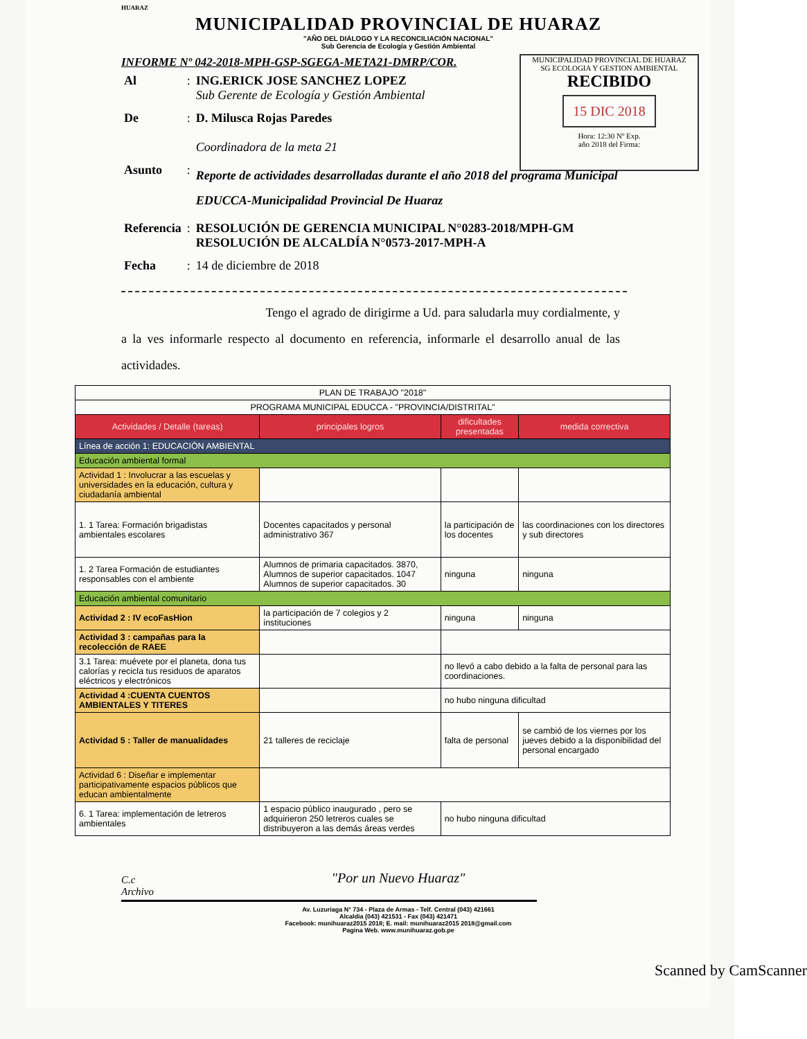HUARAZ
MUNICIPALIDAD PROVINCIAL DE HUARAZ
"AÑO DEL DIÁLOGO Y LA RECONCILIACIÓN NACIONAL"
Sub Gerencia de Ecología y Gestión Ambiental
MUNICIPALIDAD PROVINCIAL DE HUARAZ
SG ECOLOGIA Y GESTION AMBIENTAL
RECIBIDO
15 DIC 2018
Hora: 12:30 Nº Exp.
año 2018 del Firma:
INFORME Nº 042-2018-MPH-GSP-SGEGA-META21-DMRP/COR.
| Al | : | ING.ERICK JOSE SANCHEZ LOPEZ Sub Gerente de Ecología y Gestión Ambiental |
| De | : | D. Milusca Rojas Paredes Coordinadora de la meta 21 |
| Asunto | : | Reporte de actividades desarrolladas durante el año 2018 del programa Municipal EDUCCA-Municipalidad Provincial De Huaraz |
| Referencia | : | RESOLUCIÓN DE GERENCIA MUNICIPAL N°0283-2018/MPH-GM RESOLUCIÓN DE ALCALDÍA N°0573-2017-MPH-A |
| Fecha | : | 14 de diciembre de 2018 |
Tengo el agrado de dirigirme a Ud. para saludarla muy cordialmente, y a la ves informarle respecto al documento en referencia, informarle el desarrollo anual de las actividades.
| PLAN DE TRABAJO "2018" | | | |
| PROGRAMA MUNICIPAL EDUCCA - "PROVINCIA/DISTRITAL" | | | |
| Actividades / Detalle (tareas) | principales logros | dificultades presentadas | medida correctiva |
| Línea de acción 1: EDUCACIÓN AMBIENTAL | | | |
| Educación ambiental formal | | | |
| Actividad 1 : Involucrar a las escuelas y universidades en la educación, cultura y ciudadanía ambiental | | | |
| 1. 1 Tarea: Formación brigadistas ambientales escolares | Docentes capacitados y personal administrativo 367 | la participación de los docentes | las coordinaciones con los directores y sub directores |
| 1. 2 Tarea Formación de estudiantes responsables con el ambiente | Alumnos de primaria capacitados. 3870, Alumnos de superior capacitados. 1047 Alumnos de superior capacitados. 30 | ninguna | ninguna |
| Educación ambiental comunitario | | | |
| Actividad 2 : IV ecoFasHion | la participación de 7 colegios y 2 instituciones | ninguna | ninguna |
| Actividad 3 : campañas para la recolección de RAEE | | | |
| 3.1 Tarea: muévete por el planeta, dona tus calorías y recicla tus residuos de aparatos eléctricos y electrónicos | | no llevó a cabo debido a la falta de personal para las coordinaciones. | |
| Actividad 4 :CUENTA CUENTOS AMBIENTALES Y TITERES | | no hubo ninguna dificultad | |
| Actividad 5 : Taller de manualidades | 21 talleres de reciclaje | falta de personal | se cambió de los viernes por los jueves debido a la disponibilidad del personal encargado |
| Actividad 6 : Diseñar e implementar participativamente espacios públicos que educan ambientalmente | | | |
| 6. 1 Tarea: implementación de letreros ambientales | 1 espacio público inaugurado , pero se adquirieron 250 letreros cuales se distribuyeron a las demás áreas verdes | no hubo ninguna dificultad | |
C.c
Archivo
"Por un Nuevo Huaraz"
Av. Luzuriaga N° 734 - Plaza de Armas - Telf. Central (043) 421661
Alcaldía (043) 421531 - Fax (043) 421471
Facebook: munihuaraz2015 2018; E. mail: munihuaraz2015 2018@gmail.com
Pagina Web. www.munihuaraz.gob.pe
Scanned by CamScanner